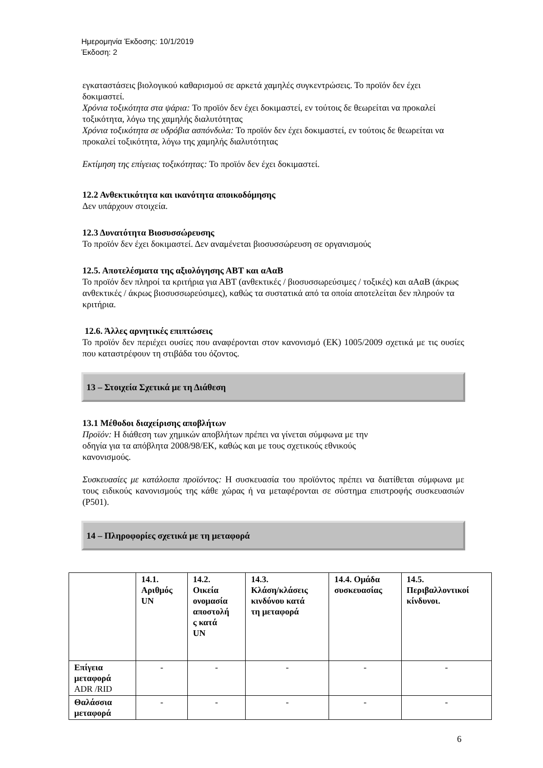Ημερομηνία Έκδοσης: 10/1/2019
Έκδοση: 2
εγκαταστάσεις βιολογικού καθαρισμού σε αρκετά χαμηλές συγκεντρώσεις. Το προϊόν δεν έχει δοκιμαστεί.
Χρόνια τοξικότητα στα ψάρια: Το προϊόν δεν έχει δοκιμαστεί, εν τούτοις δε θεωρείται να προκαλεί τοξικότητα, λόγω της χαμηλής διαλυτότητας
Χρόνια τοξικότητα σε υδρόβια ασπόνδυλα: Το προϊόν δεν έχει δοκιμαστεί, εν τούτοις δε θεωρείται να προκαλεί τοξικότητα, λόγω της χαμηλής διαλυτότητας
Εκτίμηση της επίγειας τοξικότητας: Το προϊόν δεν έχει δοκιμαστεί.
12.2 Ανθεκτικότητα και ικανότητα αποικοδόμησης
Δεν υπάρχουν στοιχεία.
12.3 Δυνατότητα Βιοσυσσώρευσης
Το προϊόν δεν έχει δοκιμαστεί. Δεν αναμένεται βιοσυσσώρευση σε οργανισμούς
12.5. Αποτελέσματα της αξιολόγησης ΑΒΤ και αΑαΒ
Το προϊόν δεν πληροί τα κριτήρια για ΑΒΤ (ανθεκτικές / βιοσυσσωρεύσιμες / τοξικές) και αΑαΒ (άκρως ανθεκτικές / άκρως βιοσυσσωρεύσιμες), καθώς τα συστατικά από τα οποία αποτελείται δεν πληρούν τα κριτήρια.
12.6. Άλλες αρνητικές επιπτώσεις
Το προϊόν δεν περιέχει ουσίες που αναφέρονται στον κανονισμό (ΕΚ) 1005/2009 σχετικά με τις ουσίες που καταστρέφουν τη στιβάδα του όζοντος.
13 – Στοιχεία Σχετικά με τη Διάθεση
13.1 Μέθοδοι διαχείρισης αποβλήτων
Προϊόν: Η διάθεση των χημικών αποβλήτων πρέπει να γίνεται σύμφωνα με την
οδηγία για τα απόβλητα 2008/98/ΕΚ, καθώς και με τους σχετικούς εθνικούς
κανονισμούς.
Συσκευασίες με κατάλοιπα προϊόντος: Η συσκευασία του προϊόντος πρέπει να διατίθεται σύμφωνα με τους ειδικούς κανονισμούς της κάθε χώρας ή να μεταφέρονται σε σύστημα επιστροφής συσκευασιών (P501).
14 – Πληροφορίες σχετικά με τη μεταφορά
| | 14.1. Αριθμός UN | 14.2. Οικεία ονομασία αποστολή ς κατά UN | 14.3. Κλάση/κλάσεις κινδύνου κατά τη μεταφορά | 14.4. Ομάδα συσκευασίας | 14.5. Περιβαλλοντικοί κίνδυνοι. |
| --- | --- | --- | --- | --- | --- |
| Επίγεια μεταφορά ADR /RID | - | - | - | - | - |
| Θαλάσσια μεταφορά | - | - | - | - | - |
6